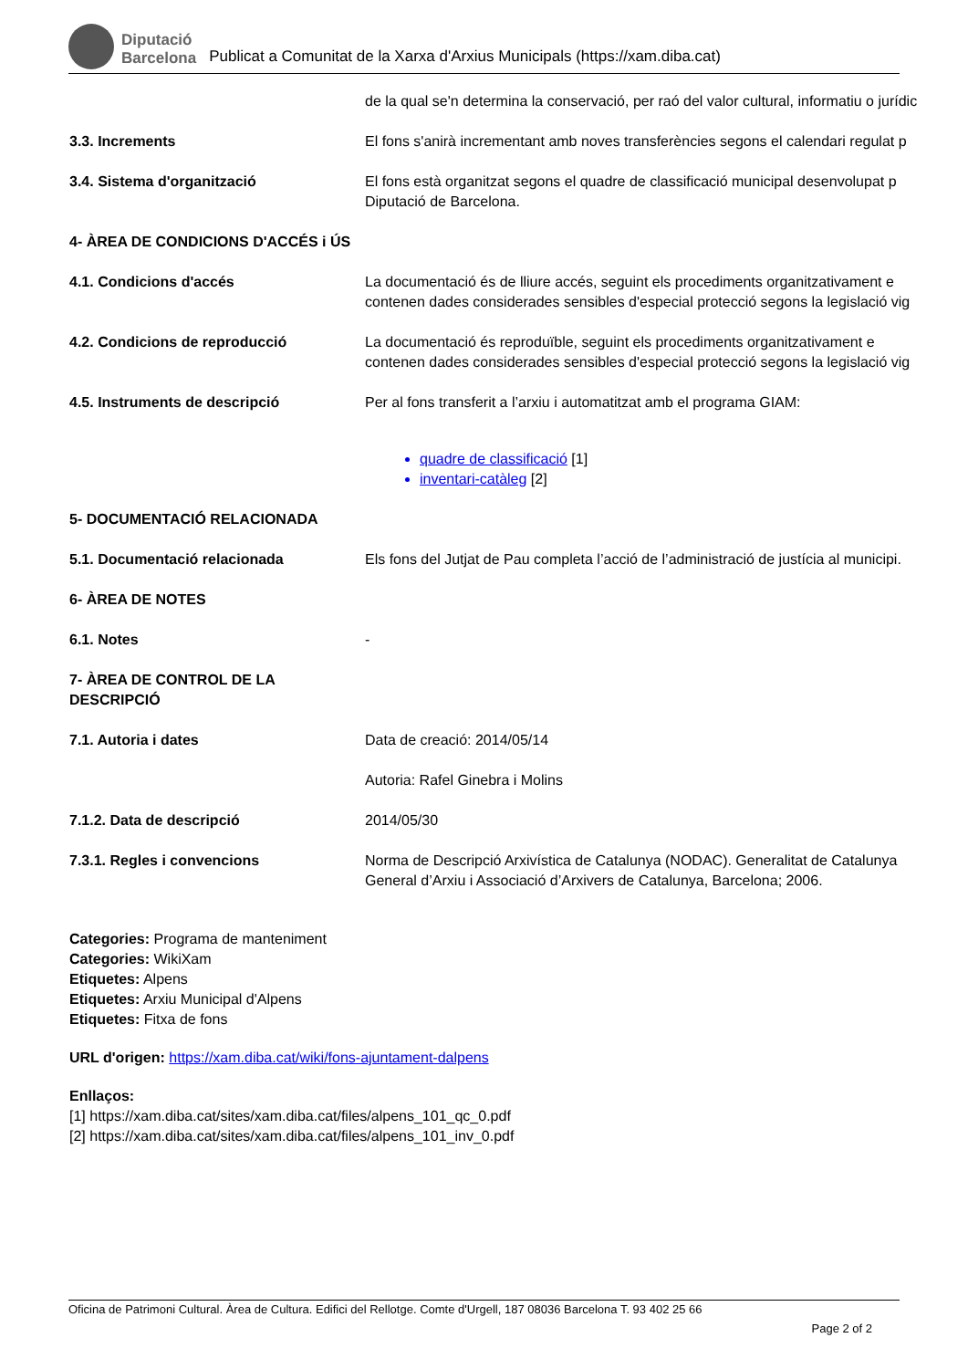Diputació
Barcelona
Publicat a Comunitat de la Xarxa d'Arxius Municipals (https://xam.diba.cat)
| | de la qual se'n determina la conservació, per raó del valor cultural, informatiu o jurídic |
| 3.3. Increments | El fons s'anirà incrementant amb noves transferències segons el calendari regulat p |
| 3.4. Sistema d'organització | El fons està organitzat segons el quadre de classificació municipal desenvolupat p Diputació de Barcelona. |
| 4- ÀREA DE CONDICIONS D'ACCÉS i ÚS | |
| 4.1. Condicions d'accés | La documentació és de lliure accés, seguint els procediments organitzativament e contenen dades considerades sensibles d'especial protecció segons la legislació vig |
| 4.2. Condicions de reproducció | La documentació és reproduïble, seguint els procediments organitzativament e contenen dades considerades sensibles d'especial protecció segons la legislació vig |
| 4.5. Instruments de descripció | Per al fons transferit a l’arxiu i automatitzat amb el programa GIAM: quadre de classificació [1] inventari-catàleg [2] |
| 5- DOCUMENTACIÓ RELACIONADA | |
| 5.1. Documentació relacionada | Els fons del Jutjat de Pau completa l’acció de l’administració de justícia al municipi. |
| 6- ÀREA DE NOTES | |
| 6.1. Notes | - |
| 7- ÀREA DE CONTROL DE LA DESCRIPCIÓ | |
| 7.1. Autoria i dates | Data de creació: 2014/05/14 Autoria: Rafel Ginebra i Molins |
| 7.1.2. Data de descripció | 2014/05/30 |
| 7.3.1. Regles i convencions | Norma de Descripció Arxivística de Catalunya (NODAC). Generalitat de Catalunya General d’Arxiu i Associació d’Arxivers de Catalunya, Barcelona; 2006. |
Categories: Programa de manteniment
Categories: WikiXam
Etiquetes: Alpens
Etiquetes: Arxiu Municipal d'Alpens
Etiquetes: Fitxa de fons
URL d'origen: https://xam.diba.cat/wiki/fons-ajuntament-dalpens
Enllaços:
[1] https://xam.diba.cat/sites/xam.diba.cat/files/alpens_101_qc_0.pdf
[2] https://xam.diba.cat/sites/xam.diba.cat/files/alpens_101_inv_0.pdf
Oficina de Patrimoni Cultural. Àrea de Cultura. Edifici del Rellotge. Comte d'Urgell, 187 08036 Barcelona T. 93 402 25 66
Page 2 of 2